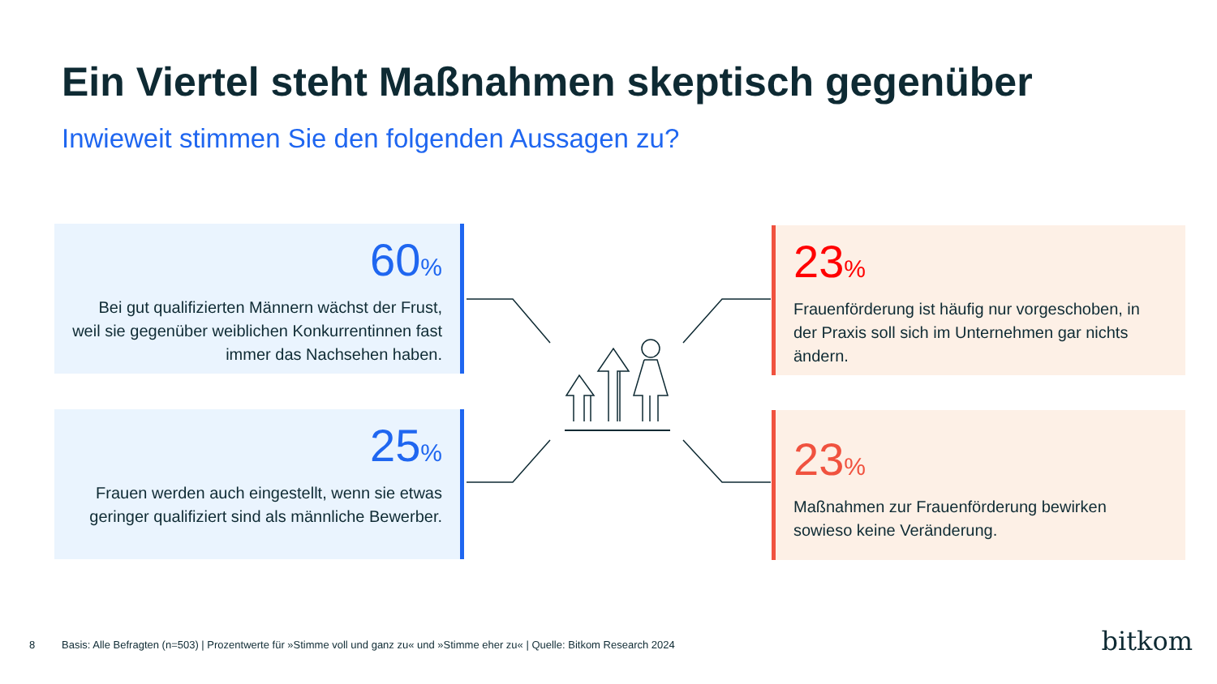Ein Viertel steht Maßnahmen skeptisch gegenüber
Inwieweit stimmen Sie den folgenden Aussagen zu?
60%
Bei gut qualifizierten Männern wächst der Frust, weil sie gegenüber weiblichen Konkurrentinnen fast immer das Nachsehen haben.
23%
Frauenförderung ist häufig nur vorgeschoben, in der Praxis soll sich im Unternehmen gar nichts ändern.
25%
Frauen werden auch eingestellt, wenn sie etwas geringer qualifiziert sind als männliche Bewerber.
23%
Maßnahmen zur Frauenförderung bewirken sowieso keine Veränderung.
8
Basis: Alle Befragten (n=503) | Prozentwerte für »Stimme voll und ganz zu« und »Stimme eher zu« | Quelle: Bitkom Research 2024
bitkom